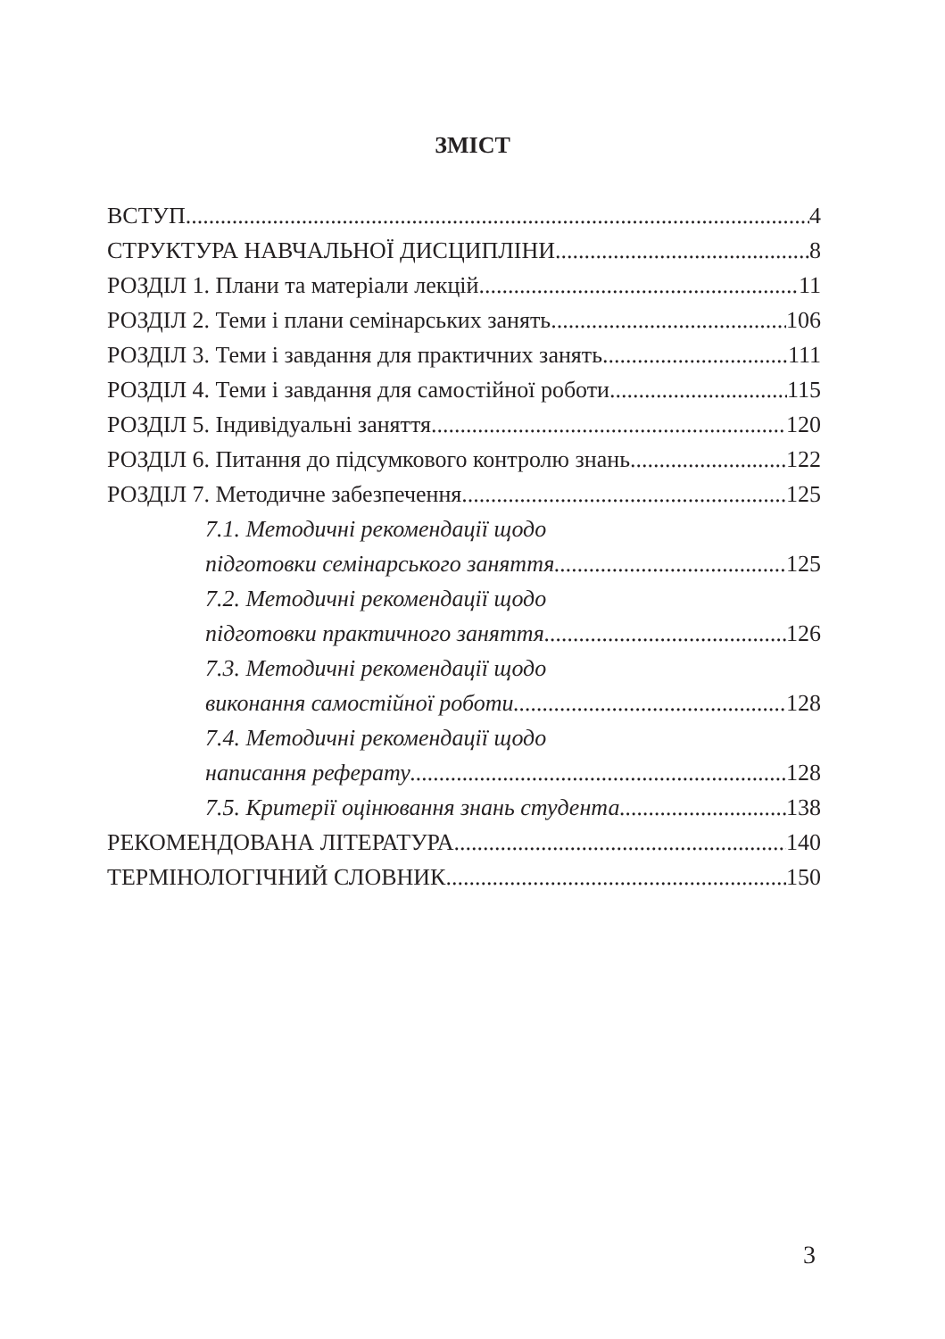ЗМІСТ
ВСТУП 4
СТРУКТУРА НАВЧАЛЬНОЇ ДИСЦИПЛІНИ 8
РОЗДІЛ 1. Плани та матеріали лекцій 11
РОЗДІЛ 2. Теми і плани семінарських занять 106
РОЗДІЛ 3. Теми і завдання для практичних занять 111
РОЗДІЛ 4. Теми і завдання для самостійної роботи 115
РОЗДІЛ 5. Індивідуальні заняття 120
РОЗДІЛ 6. Питання до підсумкового контролю знань 122
РОЗДІЛ 7. Методичне забезпечення 125
7.1. Методичні рекомендації щодо
підготовки семінарського заняття 125
7.2. Методичні рекомендації щодо
підготовки практичного заняття 126
7.3. Методичні рекомендації щодо
виконання самостійної роботи 128
7.4. Методичні рекомендації щодо
написання реферату 128
7.5. Критерії оцінювання знань студента 138
РЕКОМЕНДОВАНА ЛІТЕРАТУРА 140
ТЕРМІНОЛОГІЧНИЙ СЛОВНИК 150
3